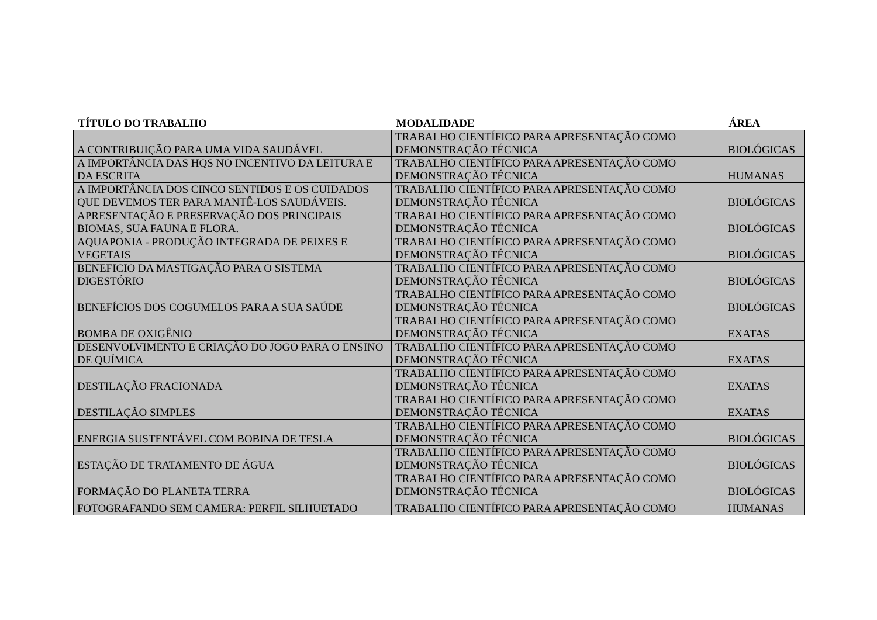| TÍTULO DO TRABALHO | MODALIDADE | ÁREA |
| --- | --- | --- |
| A CONTRIBUIÇÃO PARA UMA VIDA SAUDÁVEL | TRABALHO CIENTÍFICO PARA APRESENTAÇÃO COMO DEMONSTRAÇÃO TÉCNICA | BIOLÓGICAS |
| A IMPORTÂNCIA DAS HQS NO INCENTIVO DA LEITURA E DA ESCRITA | TRABALHO CIENTÍFICO PARA APRESENTAÇÃO COMO DEMONSTRAÇÃO TÉCNICA | HUMANAS |
| A IMPORTÂNCIA DOS CINCO SENTIDOS E OS CUIDADOS QUE DEVEMOS TER PARA MANTÊ-LOS SAUDÁVEIS. | TRABALHO CIENTÍFICO PARA APRESENTAÇÃO COMO DEMONSTRAÇÃO TÉCNICA | BIOLÓGICAS |
| APRESENTAÇÃO E PRESERVAÇÃO DOS PRINCIPAIS BIOMAS, SUA FAUNA E FLORA. | TRABALHO CIENTÍFICO PARA APRESENTAÇÃO COMO DEMONSTRAÇÃO TÉCNICA | BIOLÓGICAS |
| AQUAPONIA - PRODUÇÃO INTEGRADA DE PEIXES E VEGETAIS | TRABALHO CIENTÍFICO PARA APRESENTAÇÃO COMO DEMONSTRAÇÃO TÉCNICA | BIOLÓGICAS |
| BENEFICIO DA MASTIGAÇÃO PARA O SISTEMA DIGESTÓRIO | TRABALHO CIENTÍFICO PARA APRESENTAÇÃO COMO DEMONSTRAÇÃO TÉCNICA | BIOLÓGICAS |
| BENEFÍCIOS DOS COGUMELOS PARA A SUA SAÚDE | TRABALHO CIENTÍFICO PARA APRESENTAÇÃO COMO DEMONSTRAÇÃO TÉCNICA | BIOLÓGICAS |
| BOMBA DE OXIGÊNIO | TRABALHO CIENTÍFICO PARA APRESENTAÇÃO COMO DEMONSTRAÇÃO TÉCNICA | EXATAS |
| DESENVOLVIMENTO E CRIAÇÃO DO JOGO PARA O ENSINO DE QUÍMICA | TRABALHO CIENTÍFICO PARA APRESENTAÇÃO COMO DEMONSTRAÇÃO TÉCNICA | EXATAS |
| DESTILAÇÃO FRACIONADA | TRABALHO CIENTÍFICO PARA APRESENTAÇÃO COMO DEMONSTRAÇÃO TÉCNICA | EXATAS |
| DESTILAÇÃO SIMPLES | TRABALHO CIENTÍFICO PARA APRESENTAÇÃO COMO DEMONSTRAÇÃO TÉCNICA | EXATAS |
| ENERGIA SUSTENTÁVEL COM BOBINA DE TESLA | TRABALHO CIENTÍFICO PARA APRESENTAÇÃO COMO DEMONSTRAÇÃO TÉCNICA | BIOLÓGICAS |
| ESTAÇÃO DE TRATAMENTO DE ÁGUA | TRABALHO CIENTÍFICO PARA APRESENTAÇÃO COMO DEMONSTRAÇÃO TÉCNICA | BIOLÓGICAS |
| FORMAÇÃO DO PLANETA TERRA | TRABALHO CIENTÍFICO PARA APRESENTAÇÃO COMO DEMONSTRAÇÃO TÉCNICA | BIOLÓGICAS |
| FOTOGRAFANDO SEM CAMERA: PERFIL SILHUETADO | TRABALHO CIENTÍFICO PARA APRESENTAÇÃO COMO | HUMANAS |